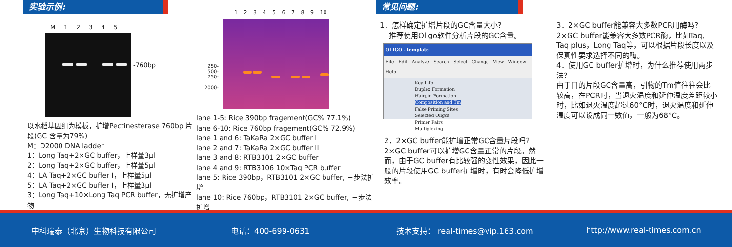实验示例:
M 1 2 3 4 5
-760bp
以水稻基因组为模板，扩增Pectinesterase 760bp 片段(GC 含量为79%)
M：D2000 DNA ladder
1：Long Taq+2×GC buffer，上样量3μl
2：Long Taq+2×GC buffer，上样量5μl
4：LA Taq+2×GC buffer I，上样量5μl
5：LA Taq+2×GC buffer I，上样量3μl
3：Long Taq+10×Long Taq PCR buffer，无扩增产物
1 2 3 4 5 6 7 8 9 10
250-
500-
750-
2000-
lane 1-5: Rice 390bp fragement(GC% 77.1%)
lane 6-10: Rice 760bp fragement(GC% 72.9%)
lane 1 and 6: TaKaRa 2×GC buffer I
lane 2 and 7: TaKaRa 2×GC buffer II
lane 3 and 8: RTB3101 2×GC buffer
lane 4 and 9: RTB3106 10×Taq PCR buffer
lane 5: Rice 390bp，RTB3101 2×GC buffer, 三步法扩增
lane 10: Rice 760bp，RTB3101 2×GC buffer, 三步法扩增
常见问题:
1．怎样确定扩增片段的GC含量大小?
推荐使用Oligo软件分析片段的GC含量。
OLIGO - template
File Edit Analyze Search Select Change View Window Help
Key Info
Duplex Formation
Hairpin Formation
Composition and Tm
False Priming Sites
Selected Oligos
Primer Pairs
Multiplexing
2．2×GC buffer能扩增正常GC含量片段吗?
2×GC buffer可以扩增GC含量正常的片段。然而，由于GC buffer有比较强的变性效果，因此一般的片段使用GC buffer扩增时，有时会降低扩增效率。
3．2×GC buffer能兼容大多数PCR用酶吗?
2×GC buffer能兼容大多数PCR酶，比如Taq, Taq plus，Long Taq等，可以根据片段长度以及保真性要求选择不同的酶。
4．使用GC buffer扩增时，为什么推荐使用两步法?
由于目的片段GC含量高，引物的Tm值往往会比较高，在PCR时，当退火温度和延伸温度差距较小时，比如退火温度超过60°C时，退火温度和延伸温度可以设成同一数值，一般为68°C。
中科瑞泰（北京）生物科技有限公司 电话：400-699-0631
技术支持： real-times@vip.163.com
http://www.real-times.com.cn